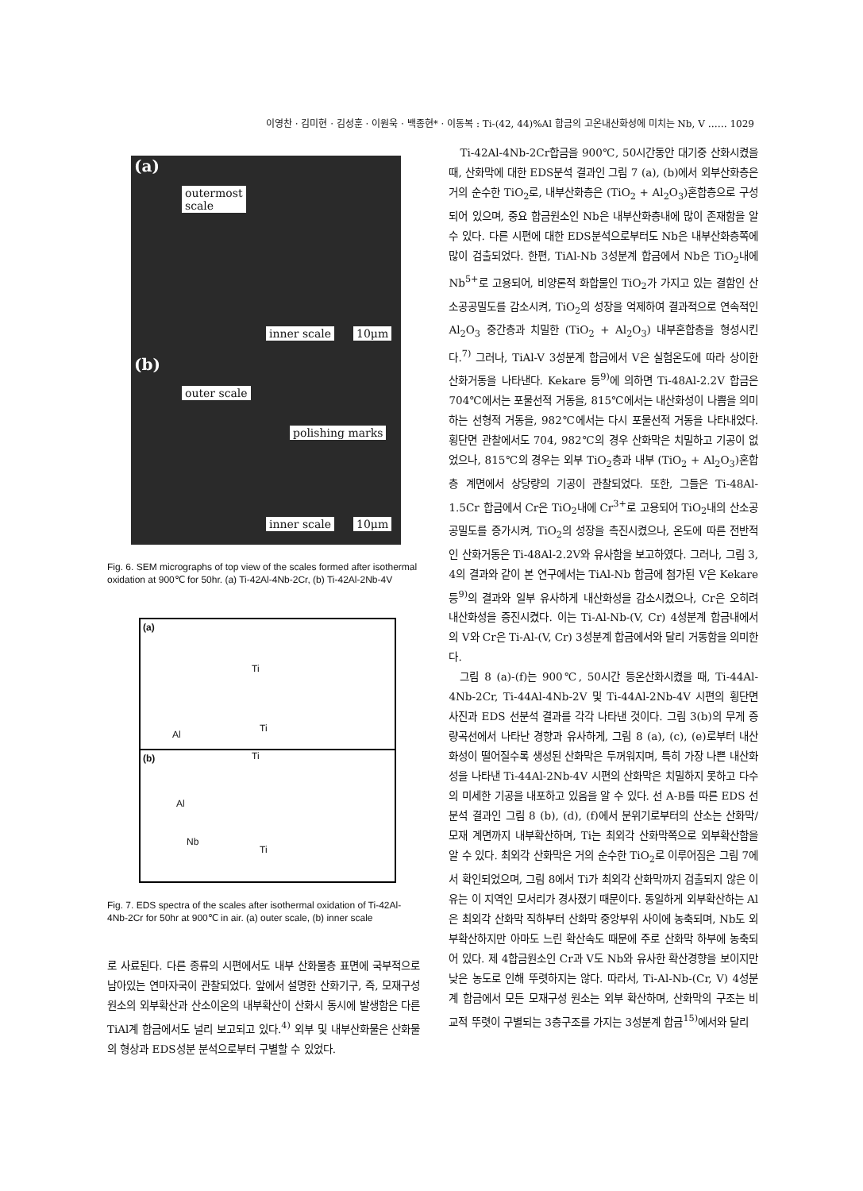이영찬 · 김미현 · 김성훈 · 이원욱 · 백종현* · 이동복 : Ti-(42, 44)%Al 합금의 고온내산화성에 미치는 Nb, V …… 1029
(a)
outermost
scale
inner scale 10μm
(b)
outer scale
polishing marks
inner scale 10μm
Fig. 6. SEM micrographs of top view of the scales formed after isothermal oxidation at 900℃ for 50hr. (a) Ti-42Al-4Nb-2Cr, (b) Ti-42Al-2Nb-4V
(a)
Ti
Ti
Al
(b) Ti
Al
Nb
Ti
Fig. 7. EDS spectra of the scales after isothermal oxidation of Ti-42Al-4Nb-2Cr for 50hr at 900℃ in air. (a) outer scale, (b) inner scale
로 사료된다. 다른 종류의 시편에서도 내부 산화물층 표면에 국부적으로 남아있는 연마자국이 관찰되었다. 앞에서 설명한 산화기구, 즉, 모재구성원소의 외부확산과 산소이온의 내부확산이 산화시 동시에 발생함은 다른 TiAl계 합금에서도 널리 보고되고 있다.<sup>4)</sup> 외부 및 내부산화물은 산화물의 형상과 EDS성분 분석으로부터 구별할 수 있었다.
Ti-42Al-4Nb-2Cr합금을 900℃, 50시간동안 대기중 산화시켰을 때, 산화막에 대한 EDS분석 결과인 그림 7 (a), (b)에서 외부산화층은 거의 순수한 TiO<sub>2</sub>로, 내부산화층은 (TiO<sub>2</sub> + Al<sub>2</sub>O<sub>3</sub>)혼합층으로 구성되어 있으며, 중요 합금원소인 Nb은 내부산화층내에 많이 존재함을 알 수 있다. 다른 시편에 대한 EDS분석으로부터도 Nb은 내부산화층쪽에 많이 검출되었다. 한편, TiAl-Nb 3성분계 합금에서 Nb은 TiO<sub>2</sub>내에 Nb<sup>5+</sup>로 고용되어, 비양론적 화합물인 TiO<sub>2</sub>가 가지고 있는 결함인 산소공공밀도를 감소시켜, TiO<sub>2</sub>의 성장을 억제하여 결과적으로 연속적인 Al<sub>2</sub>O<sub>3</sub> 중간층과 치밀한 (TiO<sub>2</sub> + Al<sub>2</sub>O<sub>3</sub>) 내부혼합층을 형성시킨다.<sup>7)</sup> 그러나, TiAl-V 3성분계 합금에서 V은 실험온도에 따라 상이한 산화거동을 나타낸다. Kekare 등<sup>9)</sup>에 의하면 Ti-48Al-2.2V 합금은 704℃에서는 포물선적 거동을, 815℃에서는 내산화성이 나쁨을 의미하는 선형적 거동을, 982℃에서는 다시 포물선적 거동을 나타내었다. 횡단면 관찰에서도 704, 982℃의 경우 산화막은 치밀하고 기공이 없었으나, 815℃의 경우는 외부 TiO<sub>2</sub>층과 내부 (TiO<sub>2</sub> + Al<sub>2</sub>O<sub>3</sub>)혼합층 계면에서 상당량의 기공이 관찰되었다. 또한, 그들은 Ti-48Al-1.5Cr 합금에서 Cr은 TiO<sub>2</sub>내에 Cr<sup>3+</sup>로 고용되어 TiO<sub>2</sub>내의 산소공공밀도를 증가시켜, TiO<sub>2</sub>의 성장을 촉진시켰으나, 온도에 따른 전반적인 산화거동은 Ti-48Al-2.2V와 유사함을 보고하였다. 그러나, 그림 3, 4의 결과와 같이 본 연구에서는 TiAl-Nb 합금에 첨가된 V은 Kekare 등<sup>9)</sup>의 결과와 일부 유사하게 내산화성을 감소시켰으나, Cr은 오히려 내산화성을 증진시켰다. 이는 Ti-Al-Nb-(V, Cr) 4성분계 합금내에서의 V와 Cr은 Ti-Al-(V, Cr) 3성분계 합금에서와 달리 거동함을 의미한다.
그림 8 (a)-(f)는 900℃, 50시간 등온산화시켰을 때, Ti-44Al-4Nb-2Cr, Ti-44Al-4Nb-2V 및 Ti-44Al-2Nb-4V 시편의 횡단면 사진과 EDS 선분석 결과를 각각 나타낸 것이다. 그림 3(b)의 무게 증량곡선에서 나타난 경향과 유사하게, 그림 8 (a), (c), (e)로부터 내산화성이 떨어질수록 생성된 산화막은 두꺼워지며, 특히 가장 나쁜 내산화성을 나타낸 Ti-44Al-2Nb-4V 시편의 산화막은 치밀하지 못하고 다수의 미세한 기공을 내포하고 있음을 알 수 있다. 선 A-B를 따른 EDS 선분석 결과인 그림 8 (b), (d), (f)에서 분위기로부터의 산소는 산화막/모재 계면까지 내부확산하며, Ti는 최외각 산화막쪽으로 외부확산함을 알 수 있다. 최외각 산화막은 거의 순수한 TiO<sub>2</sub>로 이루어짐은 그림 7에서 확인되었으며, 그림 8에서 Ti가 최외각 산화막까지 검출되지 않은 이유는 이 지역인 모서리가 경사졌기 때문이다. 동일하게 외부확산하는 Al은 최외각 산화막 직하부터 산화막 중앙부위 사이에 농축되며, Nb도 외부확산하지만 아마도 느린 확산속도 때문에 주로 산화막 하부에 농축되어 있다. 제 4합금원소인 Cr과 V도 Nb와 유사한 확산경향을 보이지만 낮은 농도로 인해 뚜렷하지는 않다. 따라서, Ti-Al-Nb-(Cr, V) 4성분계 합금에서 모든 모재구성 원소는 외부 확산하며, 산화막의 구조는 비교적 뚜렷이 구별되는 3층구조를 가지는 3성분계 합금<sup>15)</sup>에서와 달리